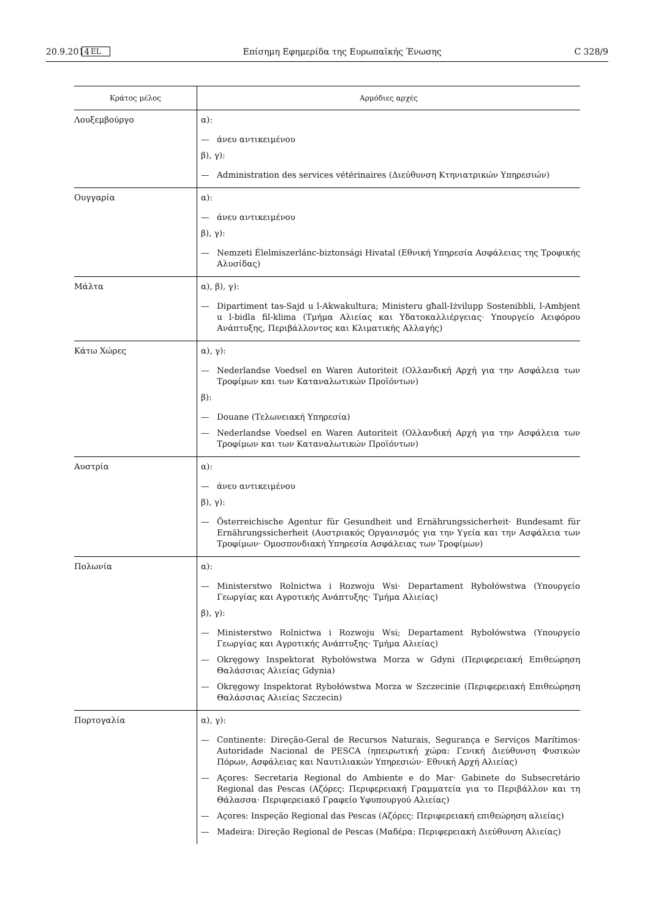20.9.2014 EL Επίσημη Εφημερίδα της Ευρωπαϊκής Ένωσης C 328/9
| Κράτος μέλος | Αρμόδιες αρχές |
| --- | --- |
| Λουξεμβούργο | α): — άνευ αντικειμένου β), γ): — Administration des services vétérinaires (Διεύθυνση Κτηνιατρικών Υπηρεσιών) |
| Ουγγαρία | α): — άνευ αντικειμένου β), γ): — Nemzeti Élelmiszerlánc-biztonsági Hivatal (Εθνική Υπηρεσία Ασφάλειας της Τροφικής Αλυσίδας) |
| Μάλτα | α), β), γ): — Dipartiment tas-Sajd u l-Akwakultura; Ministeru għall-Iżvilupp Sostenibbli, l-Ambjent u l-bidla fil-klima (Τμήμα Αλιείας και Υδατοκαλλιέργειας· Υπουργείο Αειφόρου Ανάπτυξης, Περιβάλλοντος και Κλιματικής Αλλαγής) |
| Κάτω Χώρες | α), γ): — Nederlandse Voedsel en Waren Autoriteit (Ολλανδική Αρχή για την Ασφάλεια των Τροφίμων και των Καταναλωτικών Προϊόντων) β): — Douane (Τελωνειακή Υπηρεσία) — Nederlandse Voedsel en Waren Autoriteit (Ολλανδική Αρχή για την Ασφάλεια των Τροφίμων και των Καταναλωτικών Προϊόντων) |
| Αυστρία | α): — άνευ αντικειμένου β), γ): — Österreichische Agentur für Gesundheit und Ernährungssicherheit· Bundesamt für Ernährungssicherheit (Αυστριακός Οργανισμός για την Υγεία και την Ασφάλεια των Τροφίμων· Ομοσπονδιακή Υπηρεσία Ασφάλειας των Τροφίμων) |
| Πολωνία | α): — Ministerstwo Rolnictwa i Rozwoju Wsi· Departament Rybołówstwa (Υπουργείο Γεωργίας και Αγροτικής Ανάπτυξης· Τμήμα Αλιείας) β), γ): — Ministerstwo Rolnictwa i Rozwoju Wsi; Departament Rybołówstwa (Υπουργείο Γεωργίας και Αγροτικής Ανάπτυξης· Τμήμα Αλιείας) — Okręgowy Inspektorat Rybołówstwa Morza w Gdyni (Περιφερειακή Επιθεώρηση Θαλάσσιας Αλιείας Gdynia) — Okręgowy Inspektorat Rybołówstwa Morza w Szczecinie (Περιφερειακή Επιθεώρηση Θαλάσσιας Αλιείας Szczecin) |
| Πορτογαλία | α), γ): — Continente: Direção-Geral de Recursos Naturais, Segurança e Serviços Marítimos· Autoridade Nacional de PESCA (ηπειρωτική χώρα: Γενική Διεύθυνση Φυσικών Πόρων, Ασφάλειας και Ναυτιλιακών Υπηρεσιών· Εθνική Αρχή Αλιείας) — Açores: Secretaria Regional do Ambiente e do Mar· Gabinete do Subsecretário Regional das Pescas (Αζόρες: Περιφερειακή Γραμματεία για το Περιβάλλον και τη Θάλασσα· Περιφερειακό Γραφείο Υφυπουργού Αλιείας) — Açores: Inspeção Regional das Pescas (Αζόρες: Περιφερειακή επιθεώρηση αλιείας) — Madeira: Direção Regional de Pescas (Μαδέρα: Περιφερειακή Διεύθυνση Αλιείας) |